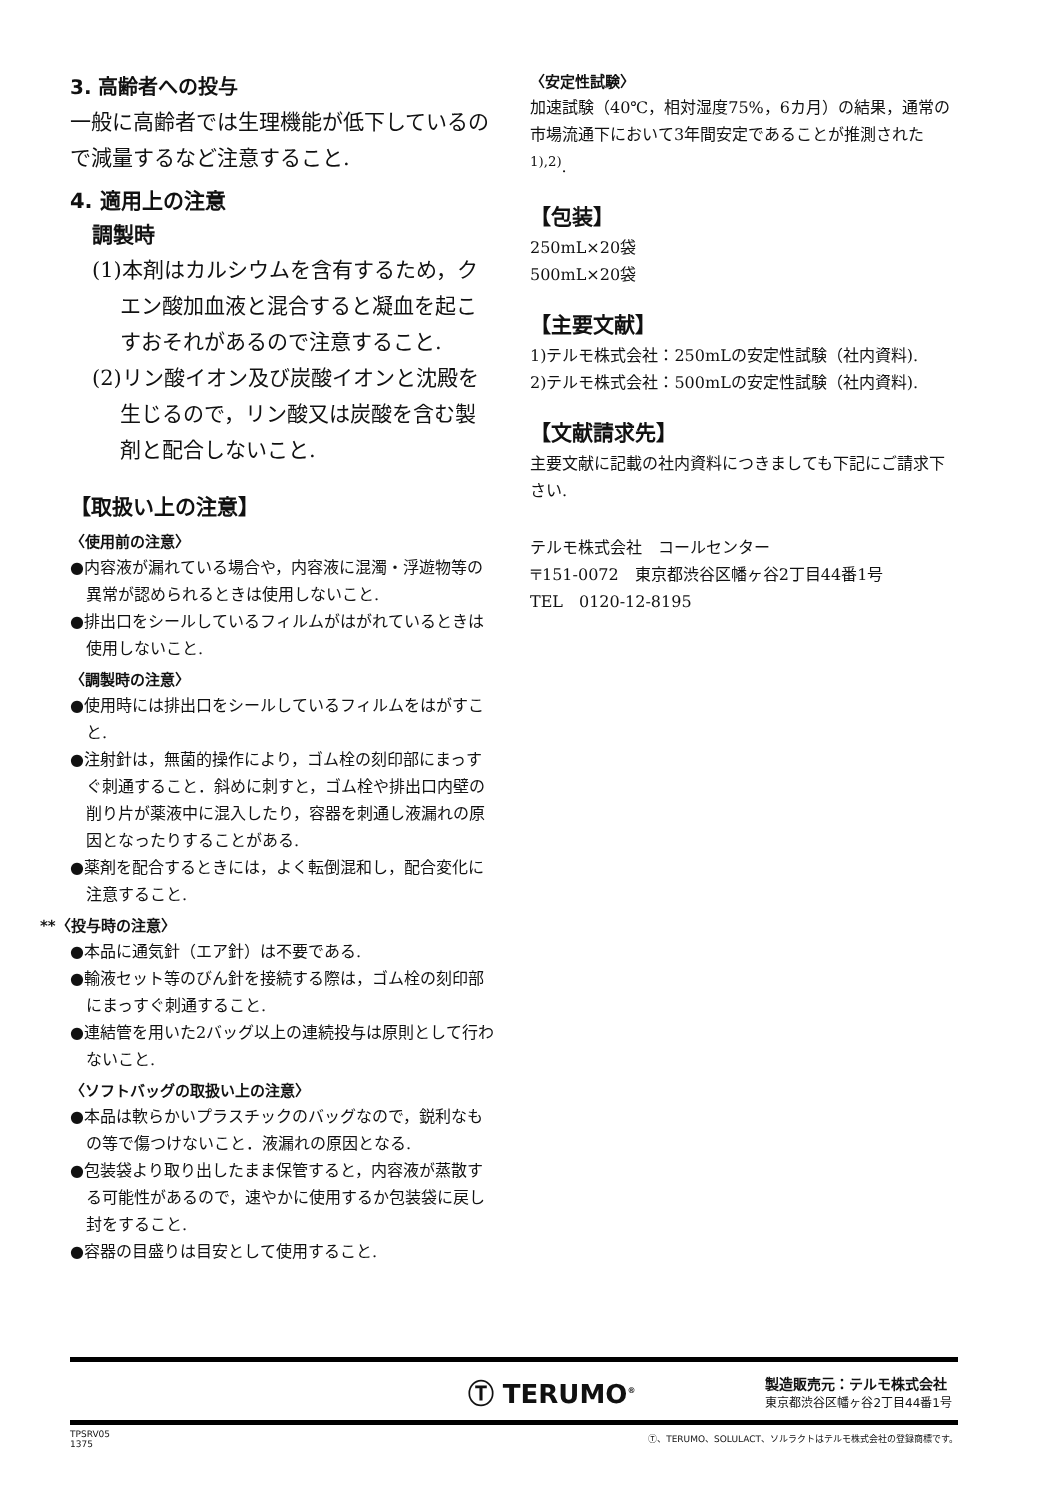3. 高齢者への投与
一般に高齢者では生理機能が低下しているので減量するなど注意すること.
4. 適用上の注意
調製時
(1)本剤はカルシウムを含有するため，クエン酸加血液と混合すると凝血を起こすおそれがあるので注意すること.
(2)リン酸イオン及び炭酸イオンと沈殿を生じるので，リン酸又は炭酸を含む製剤と配合しないこと.
【取扱い上の注意】
〈使用前の注意〉
●内容液が漏れている場合や，内容液に混濁・浮遊物等の異常が認められるときは使用しないこと.
●排出口をシールしているフィルムがはがれているときは使用しないこと.
〈調製時の注意〉
●使用時には排出口をシールしているフィルムをはがすこと.
●注射針は，無菌的操作により，ゴム栓の刻印部にまっすぐ刺通すること．斜めに刺すと，ゴム栓や排出口内壁の削り片が薬液中に混入したり，容器を刺通し液漏れの原因となったりすることがある.
●薬剤を配合するときには，よく転倒混和し，配合変化に注意すること.
**〈投与時の注意〉
●本品に通気針（エア針）は不要である.
●輸液セット等のびん針を接続する際は，ゴム栓の刻印部にまっすぐ刺通すること.
●連結管を用いた2バッグ以上の連続投与は原則として行わないこと.
〈ソフトバッグの取扱い上の注意〉
●本品は軟らかいプラスチックのバッグなので，鋭利なもの等で傷つけないこと．液漏れの原因となる.
●包装袋より取り出したまま保管すると，内容液が蒸散する可能性があるので，速やかに使用するか包装袋に戻し封をすること.
●容器の目盛りは目安として使用すること.
〈安定性試験〉
加速試験（40℃，相対湿度75%，6カ月）の結果，通常の市場流通下において3年間安定であることが推測された<sup>1),2)</sup>.
【包装】
250mL×20袋
500mL×20袋
【主要文献】
1)テルモ株式会社：250mLの安定性試験（社内資料).
2)テルモ株式会社：500mLの安定性試験（社内資料).
【文献請求先】
主要文献に記載の社内資料につきましても下記にご請求下さい.
テルモ株式会社　コールセンター
〒151-0072　東京都渋谷区幡ヶ谷2丁目44番1号
TEL　0120-12-8195
Ⓣ TERUMO<sup>®</sup>
製造販売元：テルモ株式会社
東京都渋谷区幡ヶ谷2丁目44番1号
TPSRV05
1375
Ⓣ、TERUMO、SOLULACT、ソルラクトはテルモ株式会社の登録商標です。